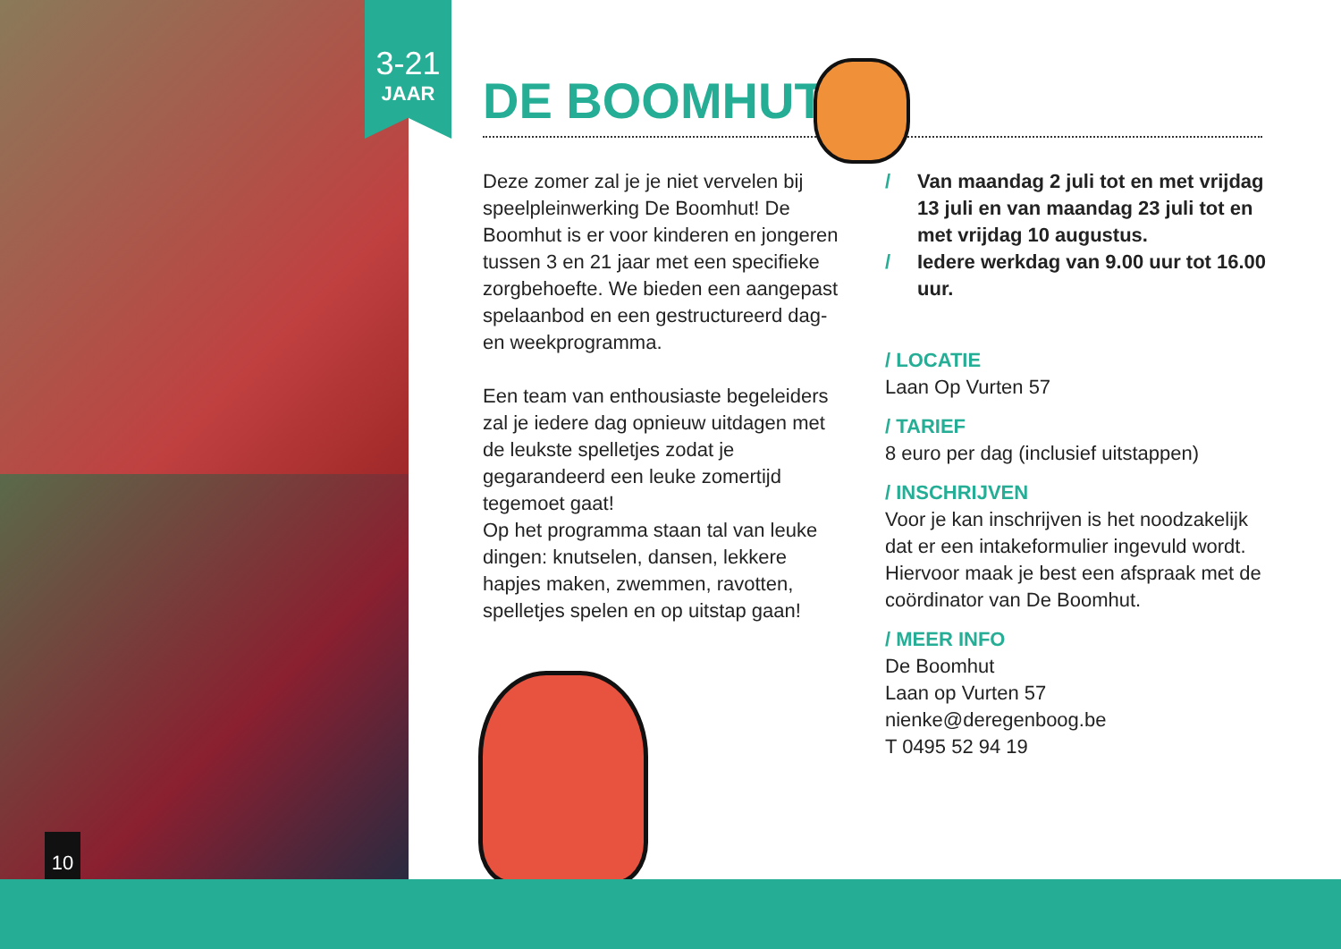3-21
JAAR
10
DE BOOMHUT
Deze zomer zal je je niet vervelen bij speelpleinwerking De Boomhut! De Boomhut is er voor kinderen en jongeren tussen 3 en 21 jaar met een specifieke zorgbehoefte. We bieden een aangepast spelaanbod en een gestructureerd dag- en weekprogramma.
Een team van enthousiaste begeleiders zal je iedere dag opnieuw uitdagen met de leukste spelletjes zodat je gegarandeerd een leuke zomertijd tegemoet gaat!
Op het programma staan tal van leuke dingen: knutselen, dansen, lekkere hapjes maken, zwemmen, ravotten, spelletjes spelen en op uitstap gaan!
/ Van maandag 2 juli tot en met vrijdag 13 juli en van maandag 23 juli tot en met vrijdag 10 augustus.
/ Iedere werkdag van 9.00 uur tot 16.00 uur.
/ LOCATIE
Laan Op Vurten 57
/ TARIEF
8 euro per dag (inclusief uitstappen)
/ INSCHRIJVEN
Voor je kan inschrijven is het noodzakelijk dat er een intakeformulier ingevuld wordt. Hiervoor maak je best een afspraak met de coördinator van De Boomhut.
/ MEER INFO
De Boomhut
Laan op Vurten 57
nienke@deregenboog.be
T 0495 52 94 19